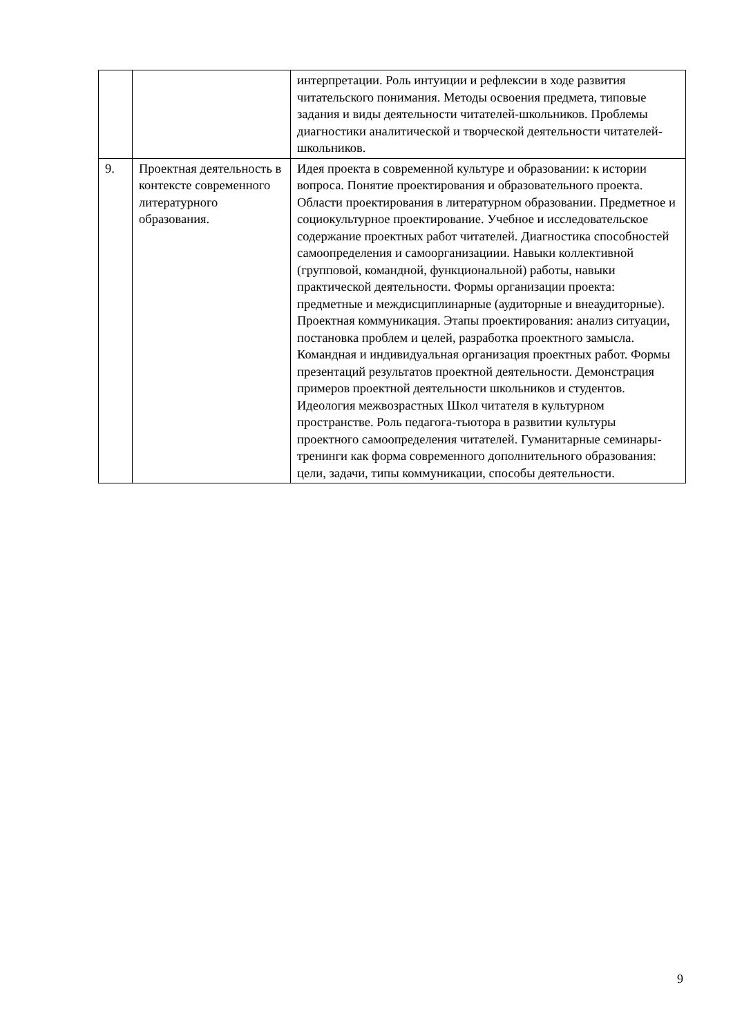| | | интерпретации. Роль интуиции и рефлексии в ходе развития читательского понимания. Методы освоения предмета, типовые задания и виды деятельности читателей-школьников. Проблемы диагностики аналитической и творческой деятельности читателей-школьников. |
| 9. | Проектная деятельность в контексте современного литературного образования. | Идея проекта в современной культуре и образовании: к истории вопроса. Понятие проектирования и образовательного проекта. Области проектирования в литературном образовании. Предметное и социокультурное проектирование. Учебное и исследовательское содержание проектных работ читателей. Диагностика способностей самоопределения и самоорганизациии. Навыки коллективной (групповой, командной, функциональной) работы, навыки практической деятельности. Формы организации проекта: предметные и междисциплинарные (аудиторные и внеаудиторные). Проектная коммуникация. Этапы проектирования: анализ ситуации, постановка проблем и целей, разработка проектного замысла. Командная и индивидуальная организация проектных работ. Формы презентаций результатов проектной деятельности. Демонстрация примеров проектной деятельности школьников и студентов. Идеология межвозрастных Школ читателя в культурном пространстве. Роль педагога-тьютора в развитии культуры проектного самоопределения читателей. Гуманитарные семинары-тренинги как форма современного дополнительного образования: цели, задачи, типы коммуникации, способы деятельности. |
9